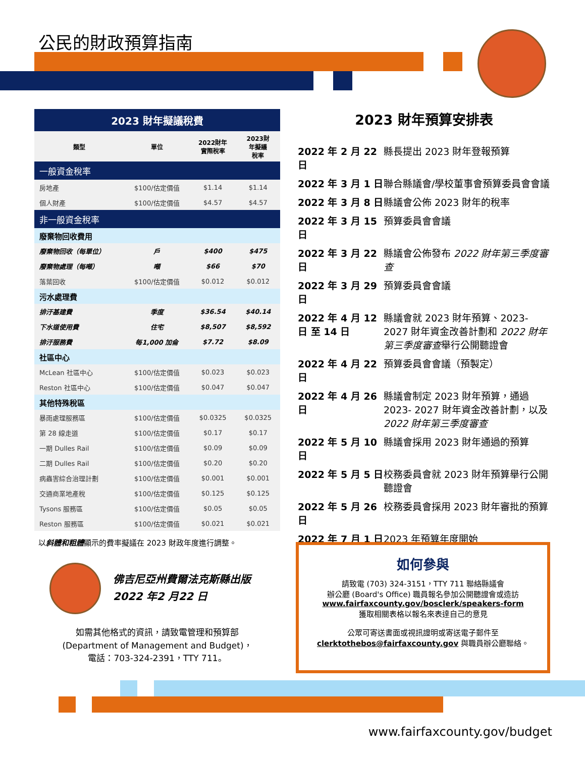公民的財政預算指南
| 2023 財年擬議稅費 | | | |
| 類型 | 單位 | 2022財年 實際稅率 | 2023財 年擬議 稅率 |
| 一般資金稅率 | | | |
| 房地產 | $100/估定價值 | $1.14 | $1.14 |
| 個人財產 | $100/估定價值 | $4.57 | $4.57 |
| 非一般資金稅率 | | | |
| 廢棄物回收費用 | | | |
| 廢棄物回收（每單位） | 戶 | $400 | $475 |
| 廢棄物處理（每噸） | 噸 | $66 | $70 |
| 落葉回收 | $100/估定價值 | $0.012 | $0.012 |
| 污水處理費 | | | |
| 排汙基建費 | 季度 | $36.54 | $40.14 |
| 下水道使用費 | 住宅 | $8,507 | $8,592 |
| 排汙服務費 | 每1,000 加侖 | $7.72 | $8.09 |
| 社區中心 | | | |
| McLean 社區中心 | $100/估定價值 | $0.023 | $0.023 |
| Reston 社區中心 | $100/估定價值 | $0.047 | $0.047 |
| 其他特殊稅區 | | | |
| 暴雨處理服務區 | $100/估定價值 | $0.0325 | $0.0325 |
| 第 28 線走道 | $100/估定價值 | $0.17 | $0.17 |
| 一期 Dulles Rail | $100/估定價值 | $0.09 | $0.09 |
| 二期 Dulles Rail | $100/估定價值 | $0.20 | $0.20 |
| 病蟲害綜合治理計劃 | $100/估定價值 | $0.001 | $0.001 |
| 交通商業地產稅 | $100/估定價值 | $0.125 | $0.125 |
| Tysons 服務區 | $100/估定價值 | $0.05 | $0.05 |
| Reston 服務區 | $100/估定價值 | $0.021 | $0.021 |
以斜體和粗體顯示的費率擬議在 2023 財政年度進行調整。
佛吉尼亞州費爾法克斯縣出版
2022 年2 月22 日
如需其他格式的資訊，請致電管理和預算部
(Department of Management and Budget)，
電話：703-324-2391，TTY 711。
2023 財年預算安排表
2022 年 2 月 22 日 縣長提出 2023 財年登報預算
2022 年 3 月 1 日 聯合縣議會/學校董事會預算委員會會議
2022 年 3 月 8 日 縣議會公佈 2023 財年的稅率
2022 年 3 月 15 日 預算委員會會議
2022 年 3 月 22 日 縣議會公佈發布 2022 財年第三季度審查
2022 年 3 月 29 日 預算委員會會議
2022 年 4 月 12 日 至 14 日 縣議會就 2023 財年預算、2023-2027 財年資金改善計劃和 2022 財年第三季度審查舉行公開聽證會
2022 年 4 月 22 日 預算委員會會議（預製定）
2022 年 4 月 26 日 縣議會制定 2023 財年預算，通過 2023- 2027 財年資金改善計劃，以及 2022 財年第三季度審查
2022 年 5 月 10 日 縣議會採用 2023 財年通過的預算
2022 年 5 月 5 日 校務委員會就 2023 財年預算舉行公開聽證會
2022 年 5 月 26 日 校務委員會採用 2023 財年審批的預算
2022 年 7 月 1 日 2023 年預算年度開始
如何參與
請致電 (703) 324-3151，TTY 711 聯絡縣議會
辦公廳 (Board's Office) 職員報名參加公開聽證會或造訪
www.fairfaxcounty.gov/bosclerk/speakers-form
獲取相關表格以報名來表達自己的意見
公眾可寄送書面或視訊證明或寄送電子郵件至
clerktothebos@fairfaxcounty.gov 與職員辦公廳聯絡。
www.fairfaxcounty.gov/budget